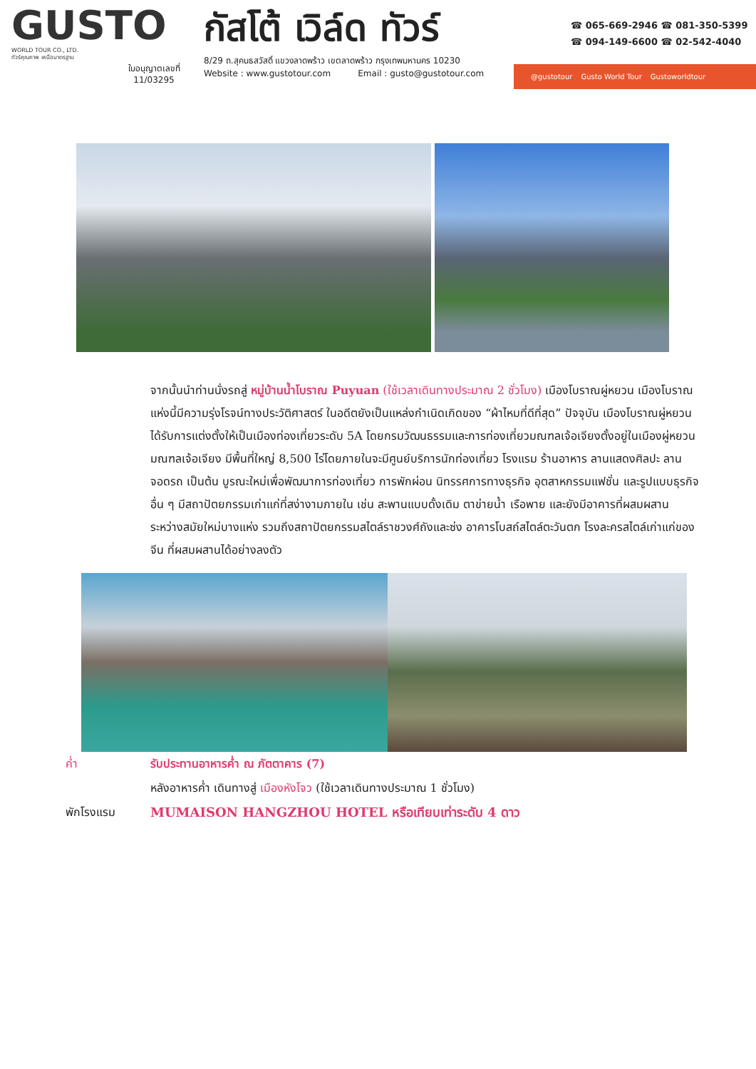GUSTO
WORLD TOUR CO., LTD.
ทัวร์คุณภาพ เหนือมาตรฐาน
ใบอนุญาตเลขที่
11/03295
กัสโต้ เวิล์ด ทัวร์
8/29 ถ.สุคนธสวัสดิ์ แขวงลาดพร้าว เขตลาดพร้าว กรุงเทพมหานคร 10230
Website : www.gustotour.com Email : gusto@gustotour.com
☎ 065-669-2946 ☎ 081-350-5399
☎ 094-149-6600 ☎ 02-542-4040
@gustotour Gusto World Tour Gustoworldtour
จากนั้นนำท่านนั่งรถสู่ หมู่บ้านน้ำโบราณ Puyuan (ใช้เวลาเดินทางประมาณ 2 ชั่วโมง) เมืองโบราณผู่หยวน เมืองโบราณแห่งนี้มีความรุ่งโรจน์ทางประวัติศาสตร์ ในอดีตยังเป็นแหล่งกำเนิดเกิดของ “ผ้าไหมที่ดีที่สุด” ปัจจุบัน เมืองโบราณผู่หยวนได้รับการแต่งตั้งให้เป็นเมืองท่องเที่ยวระดับ 5A โดยกรมวัฒนธรรมและการท่องเที่ยวมณฑลเจ้อเจียงตั้งอยู่ในเมืองผู่หยวน มณฑลเจ้อเจียง มีพื้นที่ใหญ่ 8,500 ไร่โดยภายในจะมีศูนย์บริการนักท่องเที่ยว โรงแรม ร้านอาหาร ลานแสดงศิลปะ ลานจอดรถ เป็นต้น บูรณะใหม่เพื่อพัฒนาการท่องเที่ยว การพักผ่อน นิทรรศการทางธุรกิจ อุตสาหกรรมแฟชั่น และรูปแบบธุรกิจอื่น ๆ มีสถาปัตยกรรมเก่าแก่ที่สง่างามภายใน เช่น สะพานแบบดั้งเดิม ตาข่ายน้ำ เรือพาย และยังมีอาคารที่ผสมผสานระหว่างสมัยใหม่บางแห่ง รวมถึงสถาปัตยกรรมสไตล์ราชวงศ์ถังและซ่ง อาคารโบสถ์สไตล์ตะวันตก โรงละครสไตล์เก่าแก่ของจีน ที่ผสมผสานได้อย่างลงตัว
ค่ำ รับประทานอาหารค่ำ ณ ภัตตาคาร (7)
หลังอาหารค่ำ เดินทางสู่ เมืองหังโจว (ใช้เวลาเดินทางประมาณ 1 ชั่วโมง)
พักโรงแรม MUMAISON HANGZHOU HOTEL หรือเทียบเท่าระดับ 4 ดาว